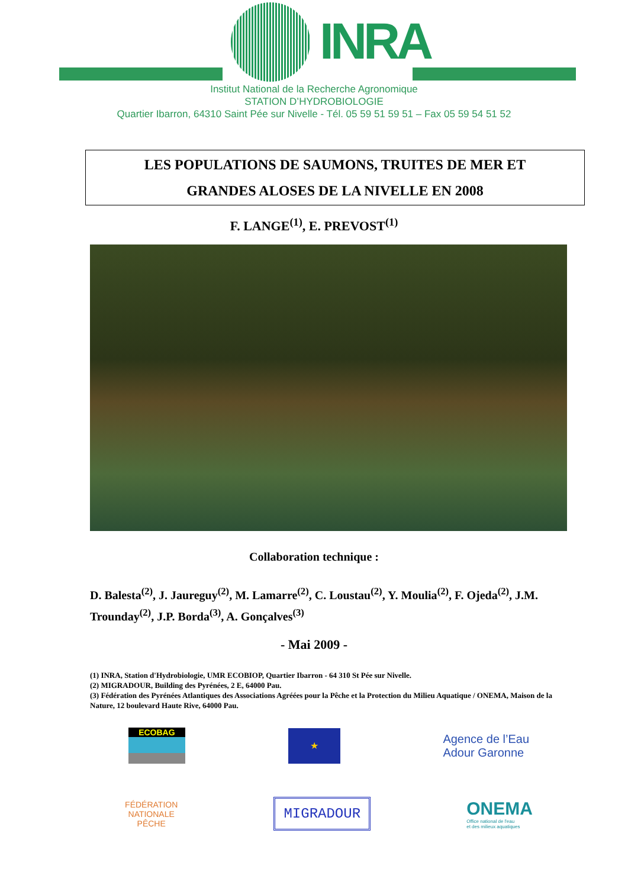INRA
Institut National de la Recherche Agronomique
STATION D’HYDROBIOLOGIE
Quartier Ibarron, 64310 Saint Pée sur Nivelle - Tél. 05 59 51 59 51 – Fax 05 59 54 51 52
LES POPULATIONS DE SAUMONS, TRUITES DE MER ET
GRANDES ALOSES DE LA NIVELLE EN 2008
F. LANGE<sup>(1)</sup>, E. PREVOST<sup>(1)</sup>
Collaboration technique :
D. Balesta<sup>(2)</sup>, J. Jaureguy<sup>(2)</sup>, M. Lamarre<sup>(2)</sup>, C. Loustau<sup>(2)</sup>, Y. Moulia<sup>(2)</sup>, F. Ojeda<sup>(2)</sup>, J.M. Trounday<sup>(2)</sup>, J.P. Borda<sup>(3)</sup>, A. Gonçalves<sup>(3)</sup>
- Mai 2009 -
(1) INRA, Station d'Hydrobiologie, UMR ECOBIOP, Quartier Ibarron - 64 310 St Pée sur Nivelle.
(2) MIGRADOUR, Building des Pyrénées, 2 E, 64000 Pau.
(3) Fédération des Pyrénées Atlantiques des Associations Agréées pour la Pêche et la Protection du Milieu Aquatique / ONEMA, Maison de la Nature, 12 boulevard Haute Rive, 64000 Pau.
ECOBAG
★
Agence de l’Eau
Adour Garonne
FÉDÉRATION
NATIONALE
PÊCHE
MIGRADOUR
ONEMA
Office national de l'eau
et des milieux aquatiques